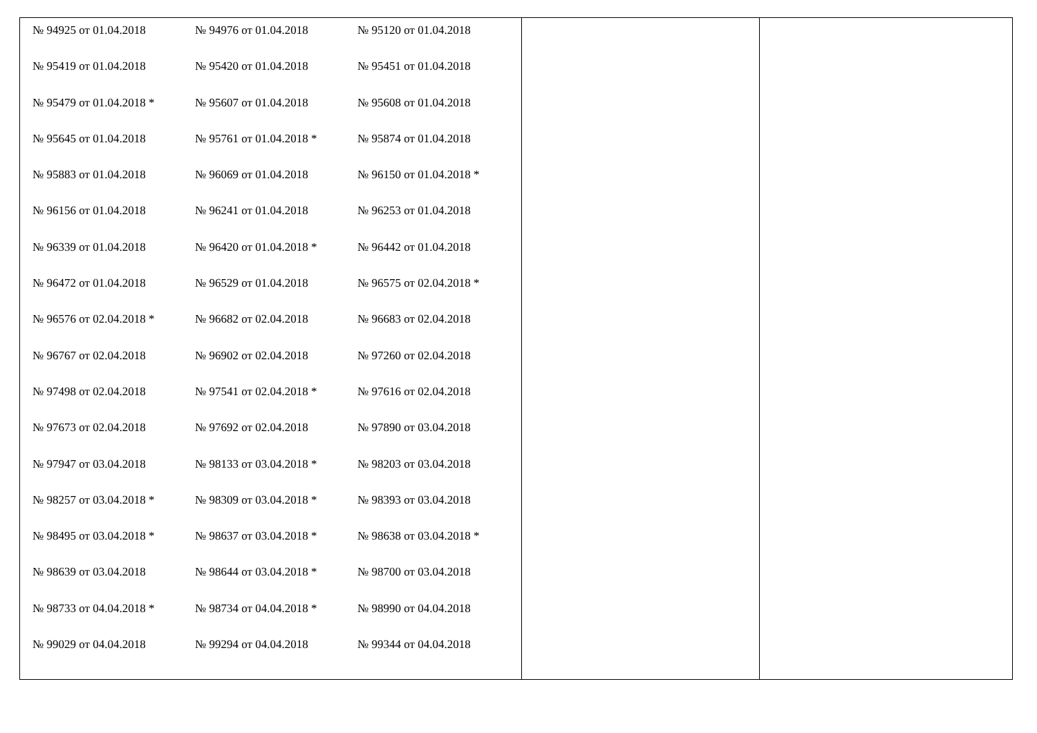| / № 94925 от 01.04.2018 / № 94976 от 01.04.2018 / № 95120 от 01.04.2018 / / № 95419 от 01.04.2018 / № 95420 от 01.04.2018 / № 95451 от 01.04.2018 / / № 95479 от 01.04.2018 * / № 95607 от 01.04.2018 / № 95608 от 01.04.2018 / / № 95645 от 01.04.2018 / № 95761 от 01.04.2018 * / № 95874 от 01.04.2018 / / № 95883 от 01.04.2018 / № 96069 от 01.04.2018 / № 96150 от 01.04.2018 * / / № 96156 от 01.04.2018 / № 96241 от 01.04.2018 / № 96253 от 01.04.2018 / / № 96339 от 01.04.2018 / № 96420 от 01.04.2018 * / № 96442 от 01.04.2018 / / № 96472 от 01.04.2018 / № 96529 от 01.04.2018 / № 96575 от 02.04.2018 * / / № 96576 от 02.04.2018 * / № 96682 от 02.04.2018 / № 96683 от 02.04.2018 / / № 96767 от 02.04.2018 / № 96902 от 02.04.2018 / № 97260 от 02.04.2018 / / № 97498 от 02.04.2018 / № 97541 от 02.04.2018 * / № 97616 от 02.04.2018 / / № 97673 от 02.04.2018 / № 97692 от 02.04.2018 / № 97890 от 03.04.2018 / / № 97947 от 03.04.2018 / № 98133 от 03.04.2018 * / № 98203 от 03.04.2018 / / № 98257 от 03.04.2018 * / № 98309 от 03.04.2018 * / № 98393 от 03.04.2018 / / № 98495 от 03.04.2018 * / № 98637 от 03.04.2018 * / № 98638 от 03.04.2018 * / / № 98639 от 03.04.2018 / № 98644 от 03.04.2018 * / № 98700 от 03.04.2018 / / № 98733 от 04.04.2018 * / № 98734 от 04.04.2018 * / № 98990 от 04.04.2018 / / № 99029 от 04.04.2018 / № 99294 от 04.04.2018 / № 99344 от 04.04.2018 / | | |